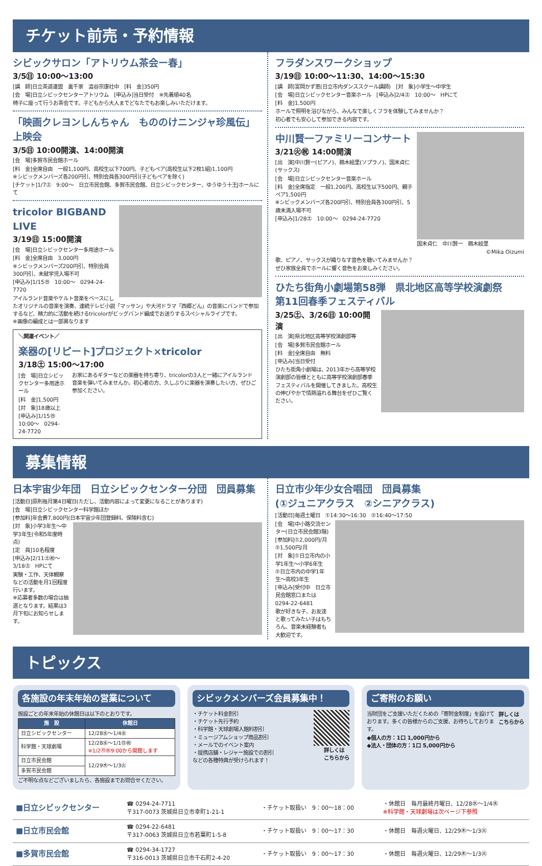チケット前売・予約情報
シビックサロン「アトリウム茶会ー春」
3/5㊐ 10:00〜13:00
[講　師]日立茶道連盟　裏千家　澁谷宗康社中　[料　金]350円
[会　場]日立シビックセンターアトリウム　[申込み]当日受付　※先着順40名
椅子に座って行うお茶会です。子どもから大人までどなたでもお楽しみいただけます。
「映画クレヨンしんちゃん　もののけニンジャ珍風伝」上映会
3/5㊐ 10:00開演、14:00開演
[会　場]多賀市民会館ホール
[料　金]全席自由　一般1,100円、高校生以下700円、子どもペア(高校生以下2枚1組)1,100円
※シビックメンバーズ各200円引、特別会員各300円引(子どもペアを除く)
[チケット]1/7㊏　9:00〜　日立市民会館、多賀市民会館、日立シビックセンター、ゆうゆう十王Jホールにて
tricolor BIGBAND LIVE
3/19㊐ 15:00開演
[会　場]日立シビックセンター多用途ホール
[料　金]全席自由　3,000円
※シビックメンバーズ200円引、特別会員300円引、未就学児入場不可
[申込み]1/15㊐　10:00〜　0294-24-7720
アイルランド音楽やケルト音楽をベースにしたオリジナルの音楽を演奏、連続テレビ小説「マッサン」や大河ドラマ「西郷どん」の音楽にバンドで参加するなど、精力的に活動を続けるtricolorがビッグバンド編成でお送りするスペシャルライブです。
※画像の編成とは一部異なります
＼関連イベント／
楽器の[リピート]プロジェクト×tricolor
3/18㊏ 15:00〜17:00
[会　場]日立シビックセンター多用途ホール
[料　金]1,500円
[対　象]18歳以上
[申込み]1/15㊐　10:00〜　0294-24-7720
お家にあるギターなどの楽器を持ち寄り、tricolorの3人と一緒にアイルランド音楽を弾いてみませんか。初心者の方、久しぶりに楽器を演奏したい方、ぜひご参加ください。
フラダンスワークショップ
3/19㊐ 10:00〜11:30、14:00〜15:30
[講　師]富岡かず恵(日立市内ダンススクール講師)　[対　象]小学生〜中学生
[会　場]日立シビックセンター音楽ホール　[申込み]2/4㊏　10:00〜　HPにて
[料　金]1,500円
ホールで照明を浴びながら、みんなで楽しくフラを体験してみませんか？
初心者でも安心して参加できる内容です。
国末貞仁　中川賢一　鵜木絵里
©Mika Oizumi
中川賢一ファミリーコンサート
3/21㊋㊗ 14:00開演
[出　演]中川賢一(ピアノ)、鵜木絵里(ソプラノ)、国末貞仁(サックス)
[会　場]日立シビックセンター音楽ホール
[料　金]全席指定　一般1,200円、高校生以下500円、親子ペア1,500円
※シビックメンバーズ各200円引、特別会員各300円引、5歳未満入場不可
[申込み]1/28㊏　10:00〜　0294-24-7720
歌、ピアノ、サックスが織りなす音色を聴いてみませんか？
ぜひ家族全員でホールに響く音色をお楽しみください。
ひたち街角小劇場第58弾　県北地区高等学校演劇祭
第11回春季フェスティバル
3/25㊏、3/26㊐ 10:00開演
[出　演]県北地区高等学校演劇部等
[会　場]多賀市民会館ホール
[料　金]全席自由　無料
[申込み]当日受付
ひたち街角小劇場は、2013年から高等学校演劇部の皆様とともに高等学校演劇部春季フェスティバルを開催してきました。高校生の伸びやかで情熱溢れる舞台をぜひご覧ください。
募集情報
日本宇宙少年団　日立シビックセンター分団　団員募集
[活動日]原則毎月第4日曜日(ただし、活動内容によって変更になることがあります)
[会　場]日立シビックセンター科学館ほか
[参加料]年会費7,800円(日本宇宙少年団登録料、保険料含む)
[対　象]小学3年生〜中学3年生(令和5年度時点)
[定　員]10名程度
[申込み]2/11㊏㊗〜3/18㊏　HPにて
実験・工作、天体観察などの活動を月1回程度行います。
※応募者多数の場合は抽選となります。結果は3月下旬にお知らせします。
日立市少年少女合唱団　団員募集
(①ジュニアクラス　②シニアクラス)
[活動日]毎週土曜日　①14:30〜16:30　②16:40〜17:50
[会　場]中小路交流センター(日立市民会館3階)
[参加料]①2,000円/月　②1,500円/月
[対　象]①日立市内の小学1年生〜小学6年生
②日立市内の中学1年生〜高校3年生
[申込み]受付中　日立市民会館窓口または0294-22-6481
歌が好きな子、お友達と歌ってみたい子はもちろん、音楽未経験者も大歓迎です。
トピックス
各施設の年末年始の営業について
施設ごとの年末年始の休館日は以下のとおりです。
| 施 設 | 休館日 |
| --- | --- |
| 日立シビックセンター | 12/28㊌〜1/4㊌ |
| 科学館・天球劇場 | 12/28㊌〜1/1㊐㊗ ※1/2㊊㊡9:00から開館します |
| 日立市民会館 | 12/29㊍〜1/3㊋ |
| 多賀市民会館 | |
ご不明な点などございましたら、各施設までお問合せください。
シビックメンバーズ会員募集中！
詳しくは
こちらから
・チケット料金割引
・チケット先行予約
・科学館・天球劇場入館料割引
・ミュージアムショップ商品割引
・メールでのイベント案内
・提携店舗・レジャー施設での割引
などの各種特典が受けられます！
ご寄附のお願い
詳しくは
こちらから
当財団をご支援いただくための「寄附金制度」を設けております。多くの皆様からのご支援、お待ちしております。
◆個人の方：1口 1,000円から
◆法人・団体の方：1口 5,000円から
| ■日立シビックセンター | ☎ 0294-24-7711 〒317-0073 茨城県日立市幸町1-21-1 | ・チケット取扱い 9：00〜18：00 | ・休館日 毎月最終月曜日、12/28㊌〜1/4㊌ ※科学館・天球劇場は次ページ下参照 |
| ■日立市民会館 | ☎ 0294-22-6481 〒317-0063 茨城県日立市若葉町1-5-8 | ・チケット取扱い 9：00〜17：30 | ・休館日 毎週火曜日、12/29㊍〜1/3㊋ |
| ■多賀市民会館 | ☎ 0294-34-1727 〒316-0013 茨城県日立市千石町2-4-20 | ・チケット取扱い 9：00〜17：30 | ・休館日 毎週火曜日、12/29㊍〜1/3㊋ |